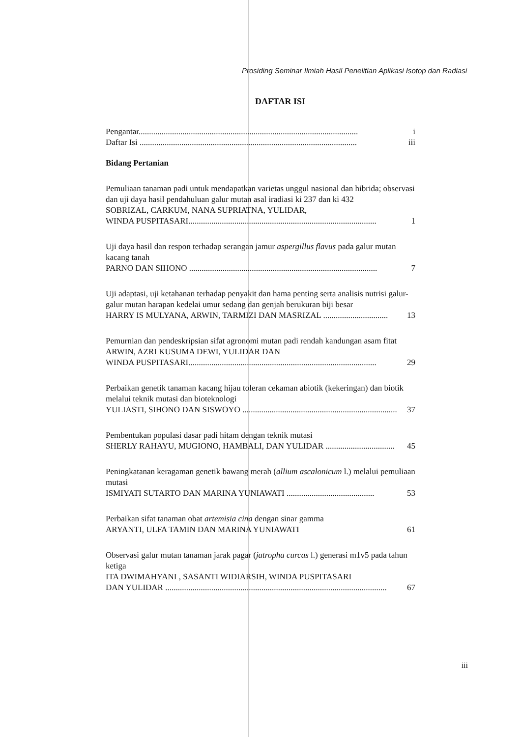Prosiding Seminar Ilmiah Hasil Penelitian Aplikasi Isotop dan Radiasi
DAFTAR ISI
Pengantar......................................................................................................... i
Daftar Isi ........................................................................................................ iii
Bidang Pertanian
Pemuliaan tanaman padi untuk mendapatkan varietas unggul nasional dan hibrida; observasi dan uji daya hasil pendahuluan galur mutan asal iradiasi ki 237 dan ki 432
SOBRIZAL, CARKUM, NANA SUPRIATNA, YULIDAR,
WINDA PUSPITASARI.......................................................................................... 1
Uji daya hasil dan respon terhadap serangan jamur aspergillus flavus pada galur mutan kacang tanah
PARNO DAN SIHONO .......................................................................................... 7
Uji adaptasi, uji ketahanan terhadap penyakit dan hama penting serta analisis nutrisi galur-galur mutan harapan kedelai umur sedang dan genjah berukuran biji besar
HARRY IS MULYANA, ARWIN, TARMIZI DAN MASRIZAL ............................... 13
Pemurnian dan pendeskripsian sifat agronomi mutan padi rendah kandungan asam fitat
ARWIN, AZRI KUSUMA DEWI, YULIDAR DAN
WINDA PUSPITASARI.......................................................................................... 29
Perbaikan genetik tanaman kacang hijau toleran cekaman abiotik (kekeringan) dan biotik melalui teknik mutasi dan bioteknologi
YULIASTI, SIHONO DAN SISWOYO .......................................................................... 37
Pembentukan populasi dasar padi hitam dengan teknik mutasi
SHERLY RAHAYU, MUGIONO, HAMBALI, DAN YULIDAR ................................. 45
Peningkatanan keragaman genetik bawang merah (allium ascalonicum l.) melalui pemuliaan mutasi
ISMIYATI SUTARTO DAN MARINA YUNIAWATI .......................................... 53
Perbaikan sifat tanaman obat artemisia cina dengan sinar gamma
ARYANTI, ULFA TAMIN DAN MARINA YUNIAWATI 61
Observasi galur mutan tanaman jarak pagar (jatropha curcas l.) generasi m1v5 pada tahun ketiga
ITA DWIMAHYANI , SASANTI WIDIARSIH, WINDA PUSPITASARI
DAN YULIDAR .......................................................................................................... 67
iii